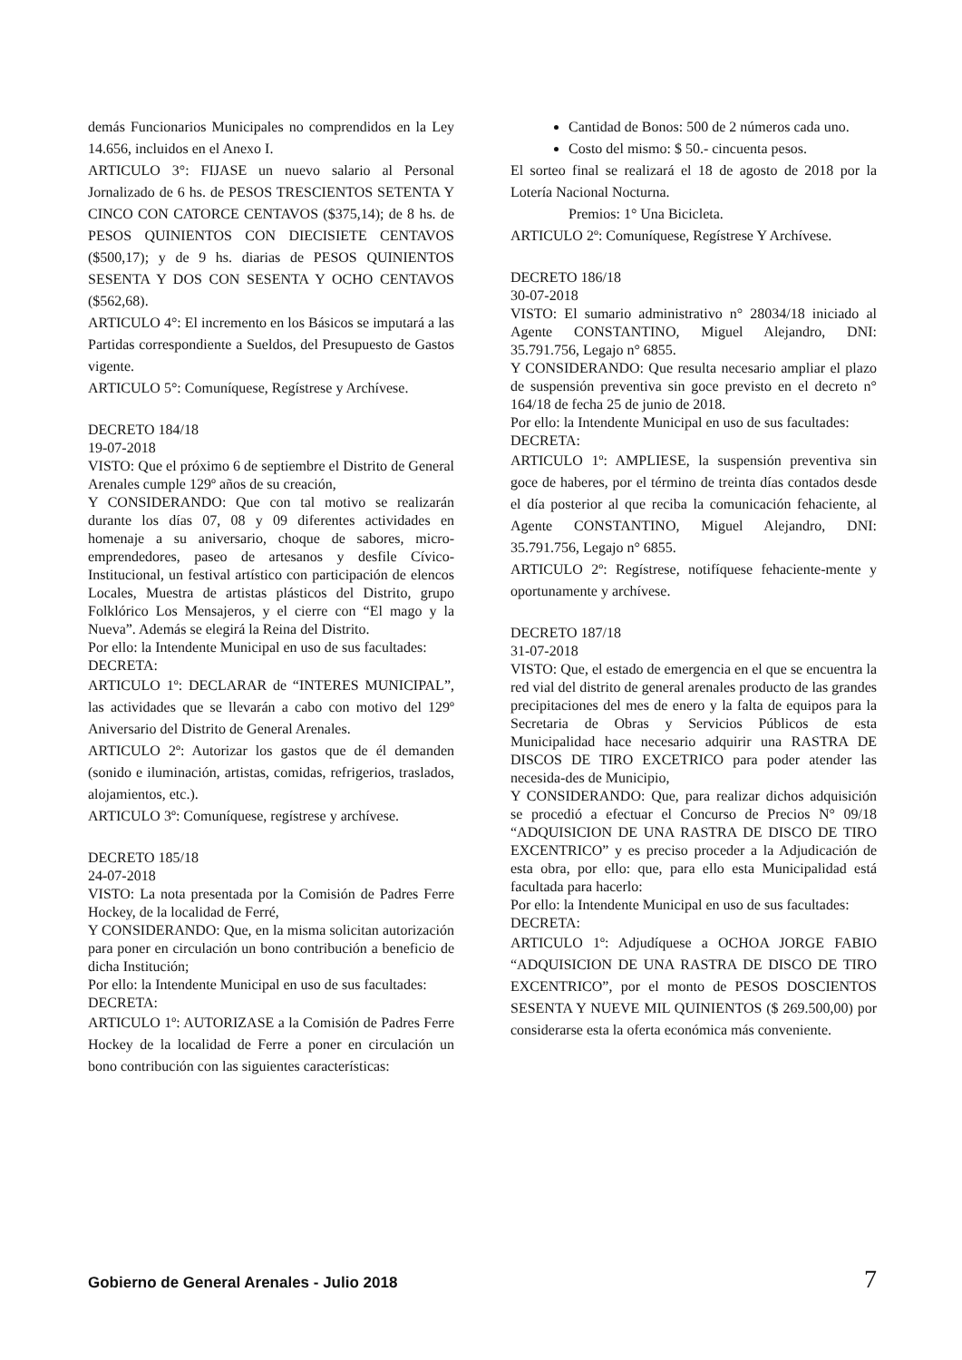demás Funcionarios Municipales no comprendidos en la Ley 14.656, incluidos en el Anexo I.
ARTICULO 3°: FIJASE un nuevo salario al Personal Jornalizado de 6 hs. de PESOS TRESCIENTOS SETENTA Y CINCO CON CATORCE CENTAVOS ($375,14); de 8 hs. de PESOS QUINIENTOS CON DIECISIETE CENTAVOS ($500,17); y de 9 hs. diarias de PESOS QUINIENTOS SESENTA Y DOS CON SESENTA Y OCHO CENTAVOS ($562,68).
ARTICULO 4°: El incremento en los Básicos se imputará a las Partidas correspondiente a Sueldos, del Presupuesto de Gastos vigente.
ARTICULO 5°: Comuníquese, Regístrese y Archívese.
DECRETO 184/18
19-07-2018
VISTO: Que el próximo 6 de septiembre el Distrito de General Arenales cumple 129º años de su creación,
Y CONSIDERANDO: Que con tal motivo se realizarán durante los días 07, 08 y 09 diferentes actividades en homenaje a su aniversario, choque de sabores, micro-emprendedores, paseo de artesanos y desfile Cívico-Institucional, un festival artístico con participación de elencos Locales, Muestra de artistas plásticos del Distrito, grupo Folklórico Los Mensajeros, y el cierre con “El mago y la Nueva”. Además se elegirá la Reina del Distrito.
Por ello: la Intendente Municipal en uso de sus facultades:
DECRETA:
ARTICULO 1º: DECLARAR de “INTERES MUNICIPAL”, las actividades que se llevarán a cabo con motivo del 129º Aniversario del Distrito de General Arenales.
ARTICULO 2º: Autorizar los gastos que de él demanden (sonido e iluminación, artistas, comidas, refrigerios, traslados, alojamientos, etc.).
ARTICULO 3º: Comuníquese, regístrese y archívese.
DECRETO 185/18
24-07-2018
VISTO: La nota presentada por la Comisión de Padres Ferre Hockey, de la localidad de Ferré,
Y CONSIDERANDO: Que, en la misma solicitan autorización para poner en circulación un bono contribución a beneficio de dicha Institución;
Por ello: la Intendente Municipal en uso de sus facultades:
DECRETA:
ARTICULO 1º: AUTORIZASE a la Comisión de Padres Ferre Hockey de la localidad de Ferre a poner en circulación un bono contribución con las siguientes características:
Cantidad de Bonos: 500 de 2 números cada uno.
Costo del mismo: $ 50.- cincuenta pesos.
El sorteo final se realizará el 18 de agosto de 2018 por la Lotería Nacional Nocturna.
Premios: 1° Una Bicicleta.
ARTICULO 2º: Comuníquese, Regístrese Y Archívese.
DECRETO 186/18
30-07-2018
VISTO: El sumario administrativo n° 28034/18 iniciado al Agente CONSTANTINO, Miguel Alejandro, DNI: 35.791.756, Legajo n° 6855.
Y CONSIDERANDO: Que resulta necesario ampliar el plazo de suspensión preventiva sin goce previsto en el decreto n° 164/18 de fecha 25 de junio de 2018.
Por ello: la Intendente Municipal en uso de sus facultades:
DECRETA:
ARTICULO 1º: AMPLIESE, la suspensión preventiva sin goce de haberes, por el término de treinta días contados desde el día posterior al que reciba la comunicación fehaciente, al Agente CONSTANTINO, Miguel Alejandro, DNI: 35.791.756, Legajo n° 6855.
ARTICULO 2º: Regístrese, notifíquese fehaciente-mente y oportunamente y archívese.
DECRETO 187/18
31-07-2018
VISTO: Que, el estado de emergencia en el que se encuentra la red vial del distrito de general arenales producto de las grandes precipitaciones del mes de enero y la falta de equipos para la Secretaria de Obras y Servicios Públicos de esta Municipalidad hace necesario adquirir una RASTRA DE DISCOS DE TIRO EXCETRICO para poder atender las necesida-des de Municipio,
Y CONSIDERANDO: Que, para realizar dichos adquisición se procedió a efectuar el Concurso de Precios N° 09/18 “ADQUISICION DE UNA RASTRA DE DISCO DE TIRO EXCENTRICO” y es preciso proceder a la Adjudicación de esta obra, por ello: que, para ello esta Municipalidad está facultada para hacerlo:
Por ello: la Intendente Municipal en uso de sus facultades:
DECRETA:
ARTICULO 1º: Adjudíquese a OCHOA JORGE FABIO “ADQUISICION DE UNA RASTRA DE DISCO DE TIRO EXCENTRICO”, por el monto de PESOS DOSCIENTOS SESENTA Y NUEVE MIL QUINIENTOS ($ 269.500,00) por considerarse esta la oferta económica más conveniente.
Gobierno de General Arenales - Julio 2018 7